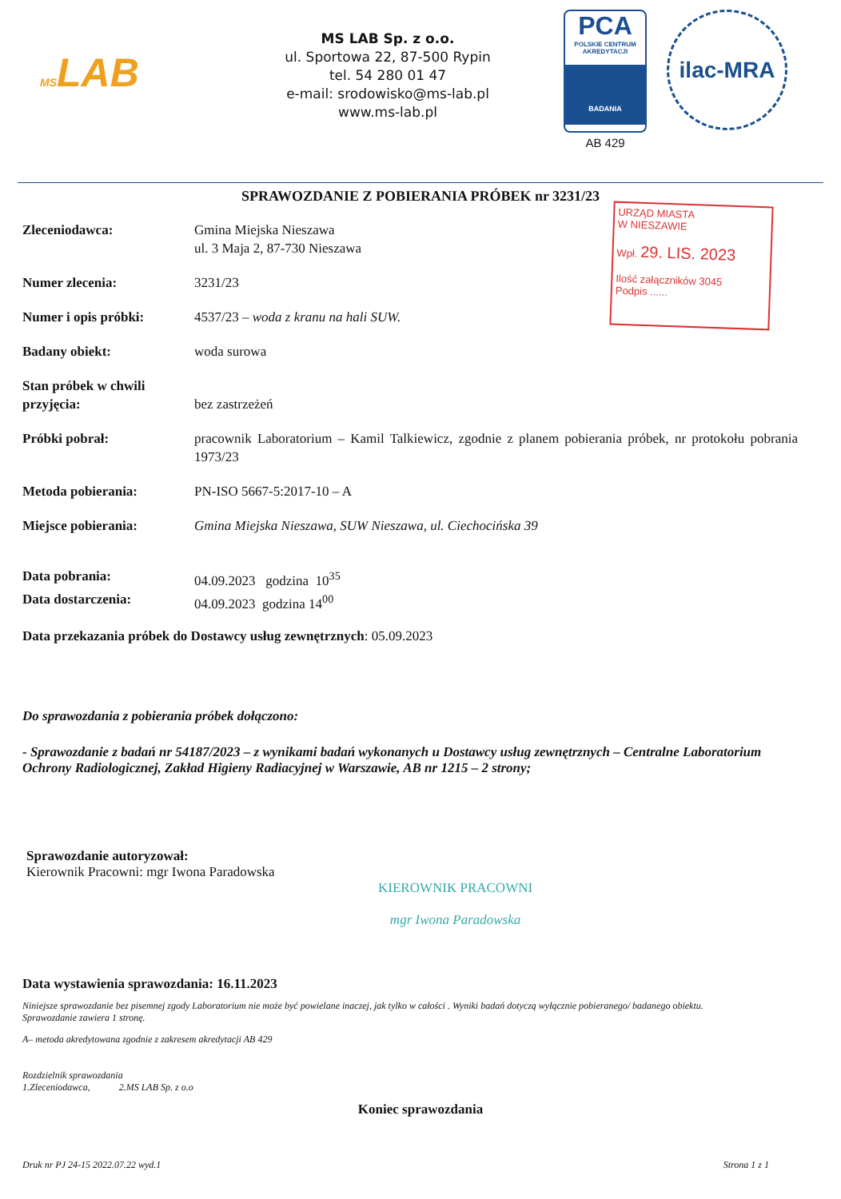MSLAB
MS LAB Sp. z o.o.
ul. Sportowa 22, 87-500 Rypin
tel. 54 280 01 47
e-mail: srodowisko@ms-lab.pl
www.ms-lab.pl
PCA
POLSKIE CENTRUM AKREDYTACJI
BADANIA
AB 429
ilac-MRA
SPRAWOZDANIE Z POBIERANIA PRÓBEK nr 3231/23
URZĄD MIASTA
W NIESZAWIE
Wpł. 29. LIS. 2023
Ilość załączników 3045
Podpis ......
Zleceniodawca: Gmina Miejska Nieszawa
ul. 3 Maja 2, 87-730 Nieszawa
Numer zlecenia: 3231/23
Numer i opis próbki: 4537/23 – woda z kranu na hali SUW.
Badany obiekt: woda surowa
Stan próbek w chwili przyjęcia:
bez zastrzeżeń
Próbki pobrał: pracownik Laboratorium – Kamil Talkiewicz, zgodnie z planem pobierania próbek, nr protokołu pobrania 1973/23
Metoda pobierania: PN-ISO 5667-5:2017-10 – A
Miejsce pobierania: Gmina Miejska Nieszawa, SUW Nieszawa, ul. Ciechocińska 39
Data pobrania: 04.09.2023 godzina 10<sup>35</sup>
Data dostarczenia: 04.09.2023 godzina 14<sup>00</sup>
Data przekazania próbek do Dostawcy usług zewnętrznych: 05.09.2023
Do sprawozdania z pobierania próbek dołączono:
- Sprawozdanie z badań nr 54187/2023 – z wynikami badań wykonanych u Dostawcy usług zewnętrznych – Centralne Laboratorium Ochrony Radiologicznej, Zakład Higieny Radiacyjnej w Warszawie, AB nr 1215 – 2 strony;
Sprawozdanie autoryzował:
Kierownik Pracowni: mgr Iwona Paradowska
KIEROWNIK PRACOWNI
mgr Iwona Paradowska
Data wystawienia sprawozdania: 16.11.2023
Niniejsze sprawozdanie bez pisemnej zgody Laboratorium nie może być powielane inaczej, jak tylko w całości . Wyniki badań dotyczą wyłącznie pobieranego/ badanego obiektu.
Sprawozdanie zawiera 1 stronę.
A– metoda akredytowana zgodnie z zakresem akredytacji AB 429
Rozdzielnik sprawozdania
1.Zleceniodawca, 2.MS LAB Sp. z o.o
Koniec sprawozdania
Druk nr PJ 24-15 2022.07.22 wyd.1 Strona 1 z 1